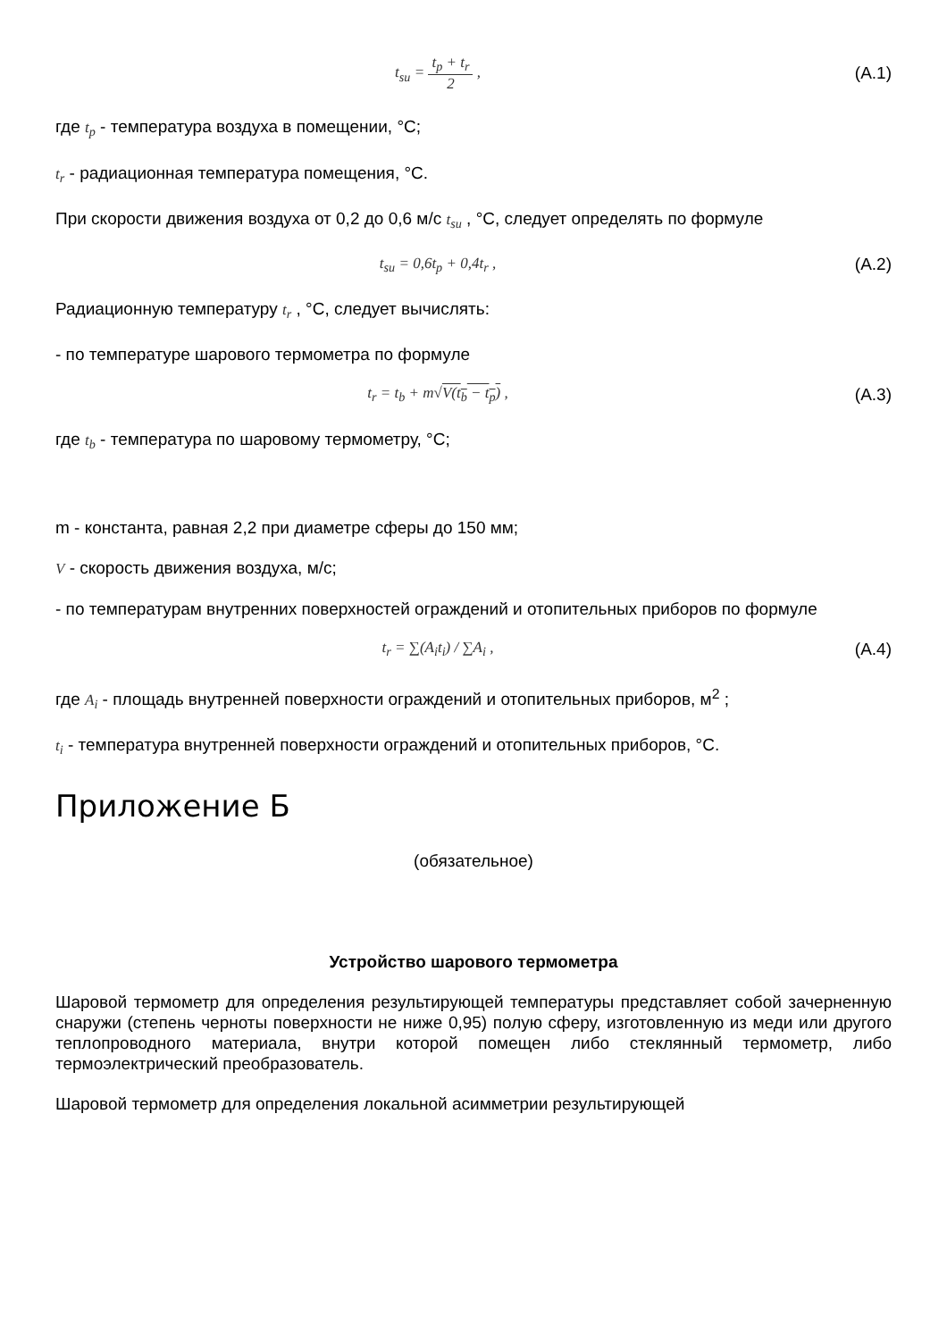t<sub>su</sub> = t<sub>p</sub> + t<sub>r</sub> 2 , (А.1)
где t<sub>p</sub> - температура воздуха в помещении, °С;
t<sub>r</sub> - радиационная температура помещения, °С.
При скорости движения воздуха от 0,2 до 0,6 м/с t<sub>su</sub> , °С, следует определять по формуле
t<sub>su</sub> = 0,6t<sub>p</sub> + 0,4t<sub>r</sub> , (А.2)
Радиационную температуру t<sub>r</sub> , °С, следует вычислять:
- по температуре шарового термометра по формуле
t<sub>r</sub> = t<sub>b</sub> + m√V(t<sub>b</sub> − t<sub>p</sub>) , (А.3)
где t<sub>b</sub> - температура по шаровому термометру, °С;
m - константа, равная 2,2 при диаметре сферы до 150 мм;
V - скорость движения воздуха, м/с;
- по температурам внутренних поверхностей ограждений и отопительных приборов по формуле
t<sub>r</sub> = ∑(A<sub>i</sub>t<sub>i</sub>) / ∑A<sub>i</sub> , (А.4)
где A<sub>i</sub> - площадь внутренней поверхности ограждений и отопительных приборов, м<sup>2</sup> ;
t<sub>i</sub> - температура внутренней поверхности ограждений и отопительных приборов, °С.
Приложение Б
(обязательное)
Устройство шарового термометра
Шаровой термометр для определения результирующей температуры представляет собой зачерненную снаружи (степень черноты поверхности не ниже 0,95) полую сферу, изготовленную из меди или другого теплопроводного материала, внутри которой помещен либо стеклянный термометр, либо термоэлектрический преобразователь.
Шаровой термометр для определения локальной асимметрии результирующей